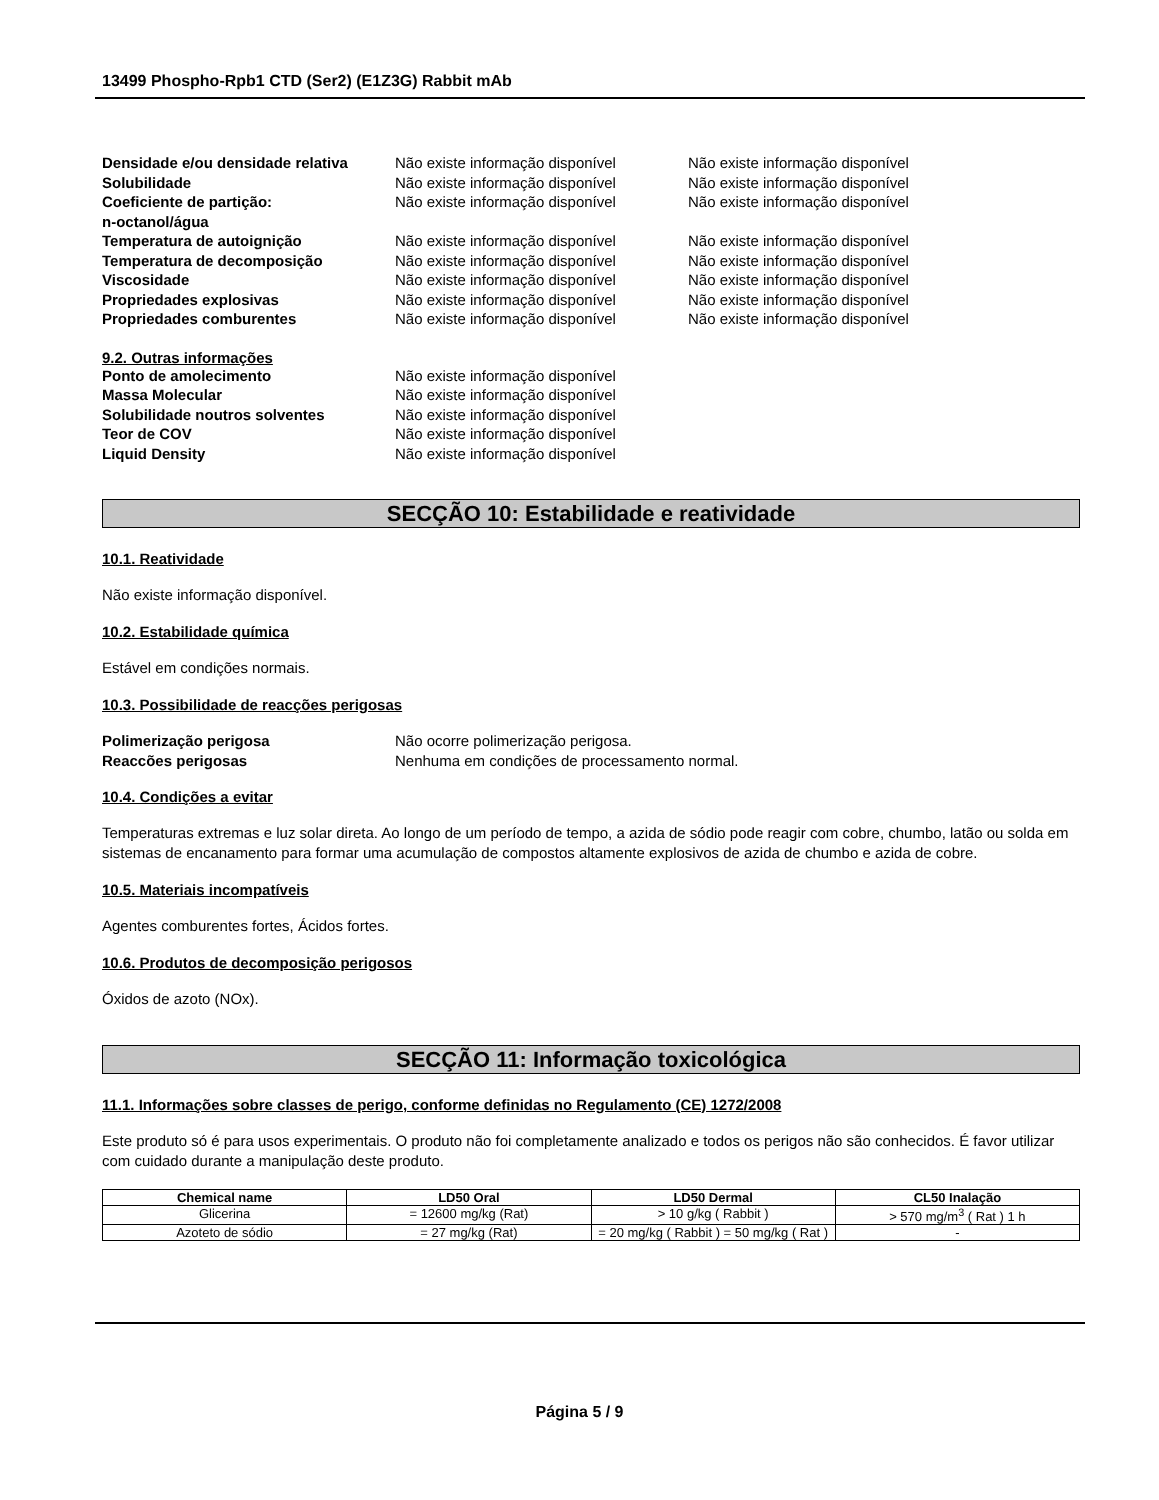13499 Phospho-Rpb1 CTD (Ser2) (E1Z3G) Rabbit mAb
Densidade e/ou densidade relativa
Não existe informação disponível Não existe informação disponível
Solubilidade Não existe informação disponível Não existe informação disponível
Coeficiente de partição:
n-octanol/água
Não existe informação disponível Não existe informação disponível
Temperatura de autoignição Não existe informação disponível Não existe informação disponível
Temperatura de decomposição Não existe informação disponível Não existe informação disponível
Viscosidade Não existe informação disponível Não existe informação disponível
Propriedades explosivas Não existe informação disponível Não existe informação disponível
Propriedades comburentes Não existe informação disponível Não existe informação disponível
9.2. Outras informações
Ponto de amolecimento Não existe informação disponível
Massa Molecular Não existe informação disponível
Solubilidade noutros solventes Não existe informação disponível
Teor de COV Não existe informação disponível
Liquid Density Não existe informação disponível
SECÇÃO 10: Estabilidade e reatividade
10.1. Reatividade
Não existe informação disponível.
10.2. Estabilidade química
Estável em condições normais.
10.3. Possibilidade de reacções perigosas
Polimerização perigosa Não ocorre polimerização perigosa.
Reaccões perigosas Nenhuma em condições de processamento normal.
10.4. Condições a evitar
Temperaturas extremas e luz solar direta. Ao longo de um período de tempo, a azida de sódio pode reagir com cobre, chumbo, latão ou solda em sistemas de encanamento para formar uma acumulação de compostos altamente explosivos de azida de chumbo e azida de cobre.
10.5. Materiais incompatíveis
Agentes comburentes fortes, Ácidos fortes.
10.6. Produtos de decomposição perigosos
Óxidos de azoto (NOx).
SECÇÃO 11: Informação toxicológica
11.1. Informações sobre classes de perigo, conforme definidas no Regulamento (CE) 1272/2008
Este produto só é para usos experimentais. O produto não foi completamente analizado e todos os perigos não são conhecidos. É favor utilizar com cuidado durante a manipulação deste produto.
| Chemical name | LD50 Oral | LD50 Dermal | CL50 Inalação |
| --- | --- | --- | --- |
| Glicerina | = 12600 mg/kg (Rat) | > 10 g/kg ( Rabbit ) | > 570 mg/m<sup>3</sup> ( Rat ) 1 h |
| Azoteto de sódio | = 27 mg/kg (Rat) | = 20 mg/kg ( Rabbit ) = 50 mg/kg ( Rat ) | - |
Página 5 / 9